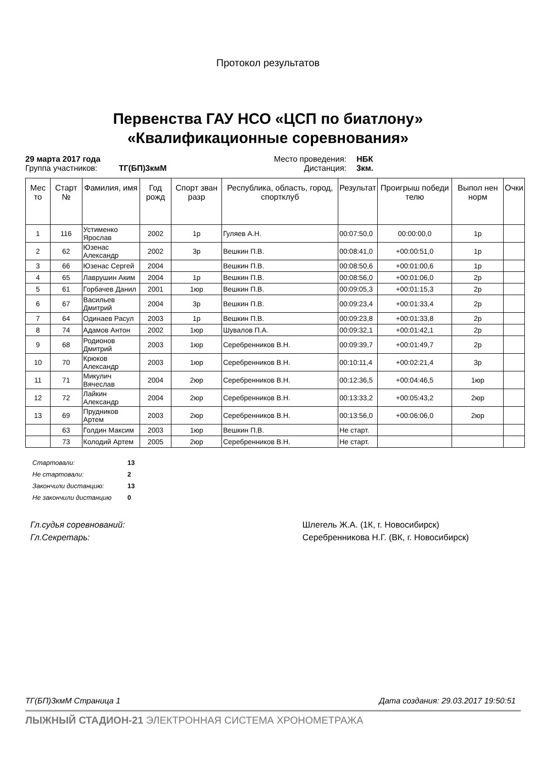Протокол результатов
Первенства ГАУ НСО «ЦСП по биатлону»
«Квалификационные соревнования»
29 марта 2017 года Место проведения: НБК Группа участников: ТГ(БП)3кмМ Дистанция: 3км.
| Мес то | Старт № | Фамилия, имя | Год рожд | Спорт зван разр | Республика, область, город, спортклуб | Результат | Проигрыш победи телю | Выпол нен норм | Очки |
| --- | --- | --- | --- | --- | --- | --- | --- | --- | --- |
| 1 | 116 | Устименко Ярослав | 2002 | 1р | Гуляев А.Н. | 00:07:50,0 | 00:00:00,0 | 1р | |
| 2 | 62 | Юзенас Александр | 2002 | 3р | Вешкин П.В. | 00:08:41,0 | +00:00:51,0 | 1р | |
| 3 | 66 | Юзенас Сергей | 2004 | | Вешкин П.В. | 00:08:50,6 | +00:01:00,6 | 1р | |
| 4 | 65 | Лаврушин Аким | 2004 | 1р | Вешкин П.В. | 00:08:56,0 | +00:01:06,0 | 2р | |
| 5 | 61 | Горбачев Данил | 2001 | 1юр | Вешкин П.В. | 00:09:05,3 | +00:01:15,3 | 2р | |
| 6 | 67 | Васильев Дмитрий | 2004 | 3р | Вешкин П.В. | 00:09:23,4 | +00:01:33,4 | 2р | |
| 7 | 64 | Одинаев Расул | 2003 | 1р | Вешкин П.В. | 00:09:23,8 | +00:01:33,8 | 2р | |
| 8 | 74 | Адамов Антон | 2002 | 1юр | Шувалов П.А. | 00:09:32,1 | +00:01:42,1 | 2р | |
| 9 | 68 | Родионов Дмитрий | 2003 | 1юр | Серебренников В.Н. | 00:09:39,7 | +00:01:49,7 | 2р | |
| 10 | 70 | Крюков Александр | 2003 | 1юр | Серебренников В.Н. | 00:10:11,4 | +00:02:21,4 | 3р | |
| 11 | 71 | Микулич Вячеслав | 2004 | 2юр | Серебренников В.Н. | 00:12:36,5 | +00:04:46,5 | 1юр | |
| 12 | 72 | Лайкин Александр | 2004 | 2юр | Серебренников В.Н. | 00:13:33,2 | +00:05:43,2 | 2юр | |
| 13 | 69 | Прудников Артем | 2003 | 2юр | Серебренников В.Н. | 00:13:56,0 | +00:06:06,0 | 2юр | |
| | 63 | Голдин Максим | 2003 | 1юр | Вешкин П.В. | Не старт. | | | |
| | 73 | Колодий Артем | 2005 | 2юр | Серебренников В.Н. | Не старт. | | | |
Стартовали: 13
Не стартовали: 2
Закончили дистанцию: 13
Не закончили дистанцию 0
Гл.судья соревнований: Шлегель Ж.А. (1К, г. Новосибирск) Гл.Секретарь: Серебренникова Н.Г. (ВК, г. Новосибирск)
ТГ(БП)3кмМ Страница 1 Дата создания: 29.03.2017 19:50:51
ЛЫЖНЫЙ СТАДИОН-21 ЭЛЕКТРОННАЯ СИСТЕМА ХРОНОМЕТРАЖА